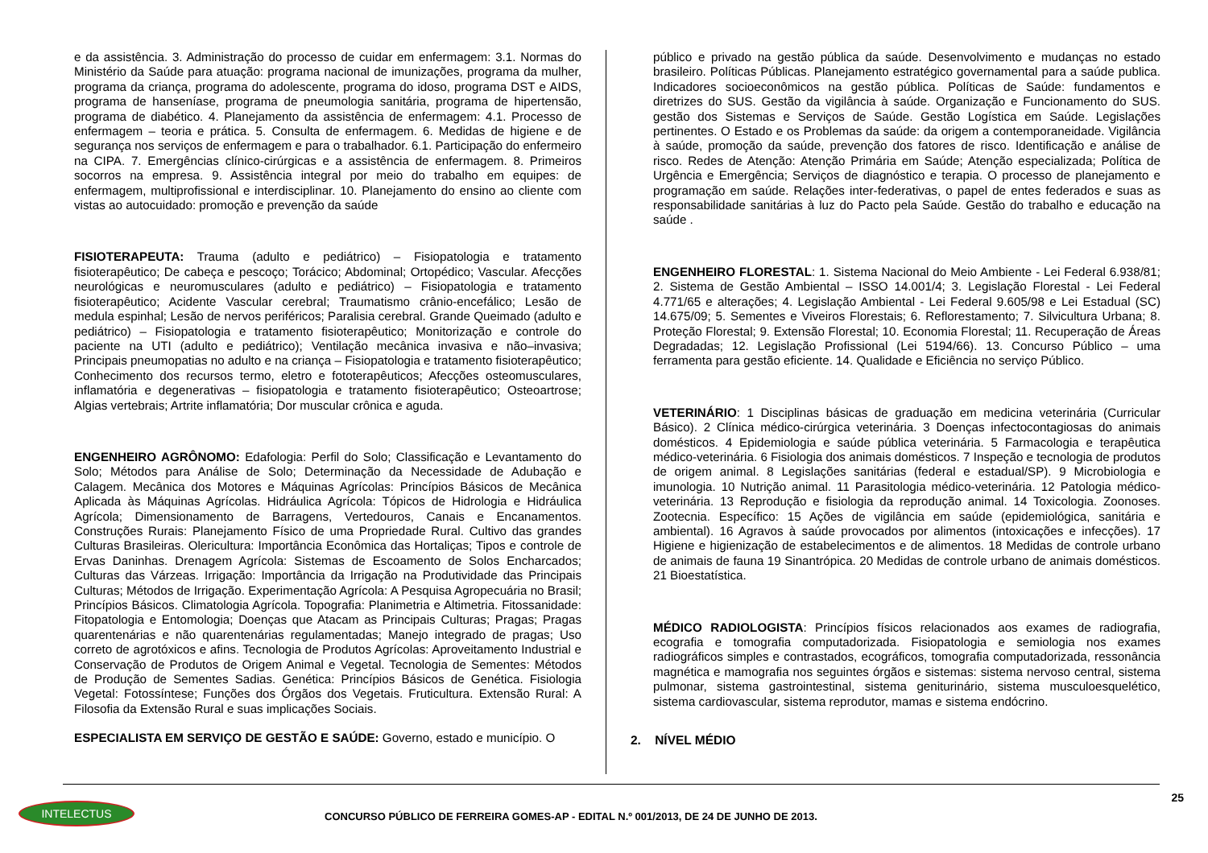e da assistência. 3. Administração do processo de cuidar em enfermagem: 3.1. Normas do Ministério da Saúde para atuação: programa nacional de imunizações, programa da mulher, programa da criança, programa do adolescente, programa do idoso, programa DST e AIDS, programa de hanseníase, programa de pneumologia sanitária, programa de hipertensão, programa de diabético. 4. Planejamento da assistência de enfermagem: 4.1. Processo de enfermagem – teoria e prática. 5. Consulta de enfermagem. 6. Medidas de higiene e de segurança nos serviços de enfermagem e para o trabalhador. 6.1. Participação do enfermeiro na CIPA. 7. Emergências clínico-cirúrgicas e a assistência de enfermagem. 8. Primeiros socorros na empresa. 9. Assistência integral por meio do trabalho em equipes: de enfermagem, multiprofissional e interdisciplinar. 10. Planejamento do ensino ao cliente com vistas ao autocuidado: promoção e prevenção da saúde
FISIOTERAPEUTA: Trauma (adulto e pediátrico) – Fisiopatologia e tratamento fisioterapêutico; De cabeça e pescoço; Torácico; Abdominal; Ortopédico; Vascular. Afecções neurológicas e neuromusculares (adulto e pediátrico) – Fisiopatologia e tratamento fisioterapêutico; Acidente Vascular cerebral; Traumatismo crânio-encefálico; Lesão de medula espinhal; Lesão de nervos periféricos; Paralisia cerebral. Grande Queimado (adulto e pediátrico) – Fisiopatologia e tratamento fisioterapêutico; Monitorização e controle do paciente na UTI (adulto e pediátrico); Ventilação mecânica invasiva e não–invasiva; Principais pneumopatias no adulto e na criança – Fisiopatologia e tratamento fisioterapêutico; Conhecimento dos recursos termo, eletro e fototerapêuticos; Afecções osteomusculares, inflamatória e degenerativas – fisiopatologia e tratamento fisioterapêutico; Osteoartrose; Algias vertebrais; Artrite inflamatória; Dor muscular crônica e aguda.
ENGENHEIRO AGRÔNOMO: Edafologia: Perfil do Solo; Classificação e Levantamento do Solo; Métodos para Análise de Solo; Determinação da Necessidade de Adubação e Calagem. Mecânica dos Motores e Máquinas Agrícolas: Princípios Básicos de Mecânica Aplicada às Máquinas Agrícolas. Hidráulica Agrícola: Tópicos de Hidrologia e Hidráulica Agrícola; Dimensionamento de Barragens, Vertedouros, Canais e Encanamentos. Construções Rurais: Planejamento Físico de uma Propriedade Rural. Cultivo das grandes Culturas Brasileiras. Olericultura: Importância Econômica das Hortaliças; Tipos e controle de Ervas Daninhas. Drenagem Agrícola: Sistemas de Escoamento de Solos Encharcados; Culturas das Várzeas. Irrigação: Importância da Irrigação na Produtividade das Principais Culturas; Métodos de Irrigação. Experimentação Agrícola: A Pesquisa Agropecuária no Brasil; Princípios Básicos. Climatologia Agrícola. Topografia: Planimetria e Altimetria. Fitossanidade: Fitopatologia e Entomologia; Doenças que Atacam as Principais Culturas; Pragas; Pragas quarentenárias e não quarentenárias regulamentadas; Manejo integrado de pragas; Uso correto de agrotóxicos e afins. Tecnologia de Produtos Agrícolas: Aproveitamento Industrial e Conservação de Produtos de Origem Animal e Vegetal. Tecnologia de Sementes: Métodos de Produção de Sementes Sadias. Genética: Princípios Básicos de Genética. Fisiologia Vegetal: Fotossíntese; Funções dos Órgãos dos Vegetais. Fruticultura. Extensão Rural: A Filosofia da Extensão Rural e suas implicações Sociais.
ESPECIALISTA EM SERVIÇO DE GESTÃO E SAÚDE: Governo, estado e município. O
público e privado na gestão pública da saúde. Desenvolvimento e mudanças no estado brasileiro. Políticas Públicas. Planejamento estratégico governamental para a saúde publica. Indicadores socioeconômicos na gestão pública. Políticas de Saúde: fundamentos e diretrizes do SUS. Gestão da vigilância à saúde. Organização e Funcionamento do SUS. gestão dos Sistemas e Serviços de Saúde. Gestão Logística em Saúde. Legislações pertinentes. O Estado e os Problemas da saúde: da origem a contemporaneidade. Vigilância à saúde, promoção da saúde, prevenção dos fatores de risco. Identificação e análise de risco. Redes de Atenção: Atenção Primária em Saúde; Atenção especializada; Política de Urgência e Emergência; Serviços de diagnóstico e terapia. O processo de planejamento e programação em saúde. Relações inter-federativas, o papel de entes federados e suas as responsabilidade sanitárias à luz do Pacto pela Saúde. Gestão do trabalho e educação na saúde .
ENGENHEIRO FLORESTAL: 1. Sistema Nacional do Meio Ambiente - Lei Federal 6.938/81; 2. Sistema de Gestão Ambiental – ISSO 14.001/4; 3. Legislação Florestal - Lei Federal 4.771/65 e alterações; 4. Legislação Ambiental - Lei Federal 9.605/98 e Lei Estadual (SC) 14.675/09; 5. Sementes e Viveiros Florestais; 6. Reflorestamento; 7. Silvicultura Urbana; 8. Proteção Florestal; 9. Extensão Florestal; 10. Economia Florestal; 11. Recuperação de Áreas Degradadas; 12. Legislação Profissional (Lei 5194/66). 13. Concurso Público – uma ferramenta para gestão eficiente. 14. Qualidade e Eficiência no serviço Público.
VETERINÁRIO: 1 Disciplinas básicas de graduação em medicina veterinária (Curricular Básico). 2 Clínica médico-cirúrgica veterinária. 3 Doenças infectocontagiosas do animais domésticos. 4 Epidemiologia e saúde pública veterinária. 5 Farmacologia e terapêutica médico-veterinária. 6 Fisiologia dos animais domésticos. 7 Inspeção e tecnologia de produtos de origem animal. 8 Legislações sanitárias (federal e estadual/SP). 9 Microbiologia e imunologia. 10 Nutrição animal. 11 Parasitologia médico-veterinária. 12 Patologia médico-veterinária. 13 Reprodução e fisiologia da reprodução animal. 14 Toxicologia. Zoonoses. Zootecnia. Específico: 15 Ações de vigilância em saúde (epidemiológica, sanitária e ambiental). 16 Agravos à saúde provocados por alimentos (intoxicações e infecções). 17 Higiene e higienização de estabelecimentos e de alimentos. 18 Medidas de controle urbano de animais de fauna 19 Sinantrópica. 20 Medidas de controle urbano de animais domésticos. 21 Bioestatística.
MÉDICO RADIOLOGISTA: Princípios físicos relacionados aos exames de radiografia, ecografia e tomografia computadorizada. Fisiopatologia e semiologia nos exames radiográficos simples e contrastados, ecográficos, tomografia computadorizada, ressonância magnética e mamografia nos seguintes órgãos e sistemas: sistema nervoso central, sistema pulmonar, sistema gastrointestinal, sistema geniturinário, sistema musculoesquelético, sistema cardiovascular, sistema reprodutor, mamas e sistema endócrino.
2. NÍVEL MÉDIO
25
INTELECTUS
CONCURSO PÚBLICO DE FERREIRA GOMES-AP - EDITAL N.º 001/2013, DE 24 DE JUNHO DE 2013.